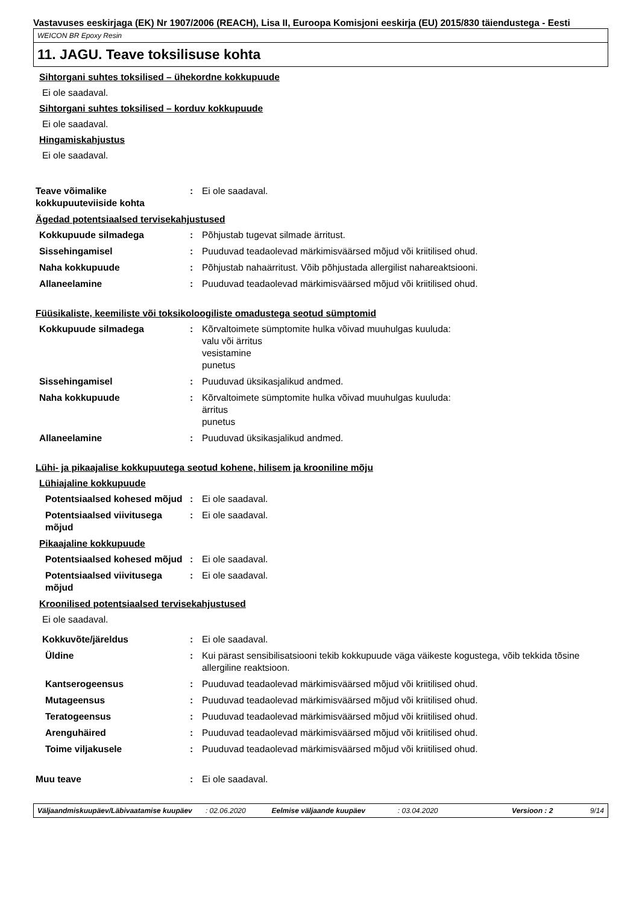Vastavuses eeskirjaga (EK) Nr 1907/2006 (REACH), Lisa II, Euroopa Komisjoni eeskirja (EU) 2015/830 täiendustega - Eesti
WEICON BR Epoxy Resin
11. JAGU. Teave toksilisuse kohta
Sihtorgani suhtes toksilised – ühekordne kokkupuude
Ei ole saadaval.
Sihtorgani suhtes toksilised – korduv kokkupuude
Ei ole saadaval.
Hingamiskahjustus
Ei ole saadaval.
Teave võimalike kokkupuuteviiside kohta
: Ei ole saadaval.
Ägedad potentsiaalsed tervisekahjustused
Kokkupuude silmadega : Põhjustab tugevat silmade ärritust.
Sissehingamisel : Puuduvad teadaolevad märkimisväärsed mõjud või kriitilised ohud.
Naha kokkupuude : Põhjustab nahaärritust. Võib põhjustada allergilist nahareaktsiooni.
Allaneelamine : Puuduvad teadaolevad märkimisväärsed mõjud või kriitilised ohud.
Füüsikaliste, keemiliste või toksikoloogiliste omadustega seotud sümptomid
Kokkupuude silmadega : Kõrvaltoimete sümptomite hulka võivad muuhulgas kuuluda:
valu või ärritus
vesistamine
punetus
Sissehingamisel : Puuduvad üksikasjalikud andmed.
Naha kokkupuude : Kõrvaltoimete sümptomite hulka võivad muuhulgas kuuluda:
ärritus
punetus
Allaneelamine : Puuduvad üksikasjalikud andmed.
Lühi- ja pikaajalise kokkupuutega seotud kohene, hilisem ja krooniline mõju
Lühiajaline kokkupuude
Potentsiaalsed kohesed mõjud
: Ei ole saadaval.
Potentsiaalsed viivitusega mõjud
: Ei ole saadaval.
Pikaajaline kokkupuude
Potentsiaalsed kohesed mõjud
: Ei ole saadaval.
Potentsiaalsed viivitusega mõjud
: Ei ole saadaval.
Kroonilised potentsiaalsed tervisekahjustused
Ei ole saadaval.
Kokkuvõte/järeldus : Ei ole saadaval.
Üldine : Kui pärast sensibilisatsiooni tekib kokkupuude väga väikeste kogustega, võib tekkida tõsine allergiline reaktsioon.
Kantserogeensus : Puuduvad teadaolevad märkimisväärsed mõjud või kriitilised ohud.
Mutageensus : Puuduvad teadaolevad märkimisväärsed mõjud või kriitilised ohud.
Teratogeensus : Puuduvad teadaolevad märkimisväärsed mõjud või kriitilised ohud.
Arenguhäired : Puuduvad teadaolevad märkimisväärsed mõjud või kriitilised ohud.
Toime viljakusele : Puuduvad teadaolevad märkimisväärsed mõjud või kriitilised ohud.
Muu teave : Ei ole saadaval.
Väljaandmiskuupäev/Läbivaatamise kuupäev: 02.06.2020 Eelmise väljaande kuupäev: 03.04.2020 Versioon : 2 9/14